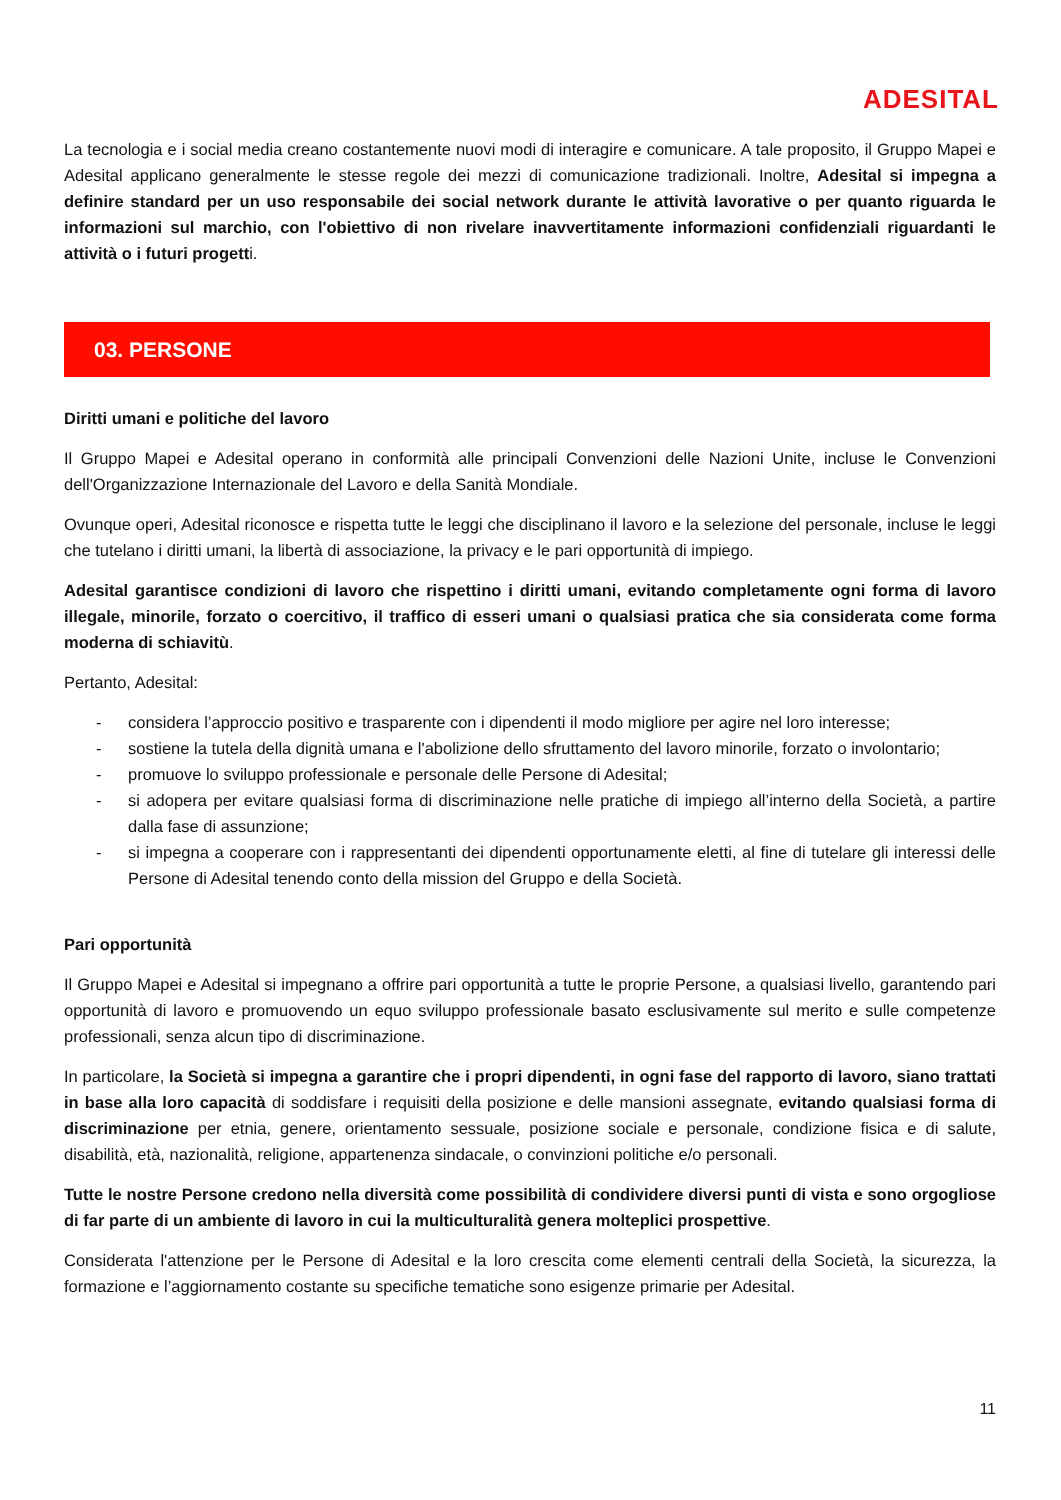ADESITAL
La tecnologia e i social media creano costantemente nuovi modi di interagire e comunicare. A tale proposito, il Gruppo Mapei e Adesital applicano generalmente le stesse regole dei mezzi di comunicazione tradizionali. Inoltre, Adesital si impegna a definire standard per un uso responsabile dei social network durante le attività lavorative o per quanto riguarda le informazioni sul marchio, con l'obiettivo di non rivelare inavvertitamente informazioni confidenziali riguardanti le attività o i futuri progetti.
03. PERSONE
Diritti umani e politiche del lavoro
Il Gruppo Mapei e Adesital operano in conformità alle principali Convenzioni delle Nazioni Unite, incluse le Convenzioni dell'Organizzazione Internazionale del Lavoro e della Sanità Mondiale.
Ovunque operi, Adesital riconosce e rispetta tutte le leggi che disciplinano il lavoro e la selezione del personale, incluse le leggi che tutelano i diritti umani, la libertà di associazione, la privacy e le pari opportunità di impiego.
Adesital garantisce condizioni di lavoro che rispettino i diritti umani, evitando completamente ogni forma di lavoro illegale, minorile, forzato o coercitivo, il traffico di esseri umani o qualsiasi pratica che sia considerata come forma moderna di schiavitù.
Pertanto, Adesital:
- considera l’approccio positivo e trasparente con i dipendenti il modo migliore per agire nel loro interesse;
- sostiene la tutela della dignità umana e l'abolizione dello sfruttamento del lavoro minorile, forzato o involontario;
- promuove lo sviluppo professionale e personale delle Persone di Adesital;
- si adopera per evitare qualsiasi forma di discriminazione nelle pratiche di impiego all’interno della Società, a partire dalla fase di assunzione;
- si impegna a cooperare con i rappresentanti dei dipendenti opportunamente eletti, al fine di tutelare gli interessi delle Persone di Adesital tenendo conto della mission del Gruppo e della Società.
Pari opportunità
Il Gruppo Mapei e Adesital si impegnano a offrire pari opportunità a tutte le proprie Persone, a qualsiasi livello, garantendo pari opportunità di lavoro e promuovendo un equo sviluppo professionale basato esclusivamente sul merito e sulle competenze professionali, senza alcun tipo di discriminazione.
In particolare, la Società si impegna a garantire che i propri dipendenti, in ogni fase del rapporto di lavoro, siano trattati in base alla loro capacità di soddisfare i requisiti della posizione e delle mansioni assegnate, evitando qualsiasi forma di discriminazione per etnia, genere, orientamento sessuale, posizione sociale e personale, condizione fisica e di salute, disabilità, età, nazionalità, religione, appartenenza sindacale, o convinzioni politiche e/o personali.
Tutte le nostre Persone credono nella diversità come possibilità di condividere diversi punti di vista e sono orgogliose di far parte di un ambiente di lavoro in cui la multiculturalità genera molteplici prospettive.
Considerata l'attenzione per le Persone di Adesital e la loro crescita come elementi centrali della Società, la sicurezza, la formazione e l’aggiornamento costante su specifiche tematiche sono esigenze primarie per Adesital.
11